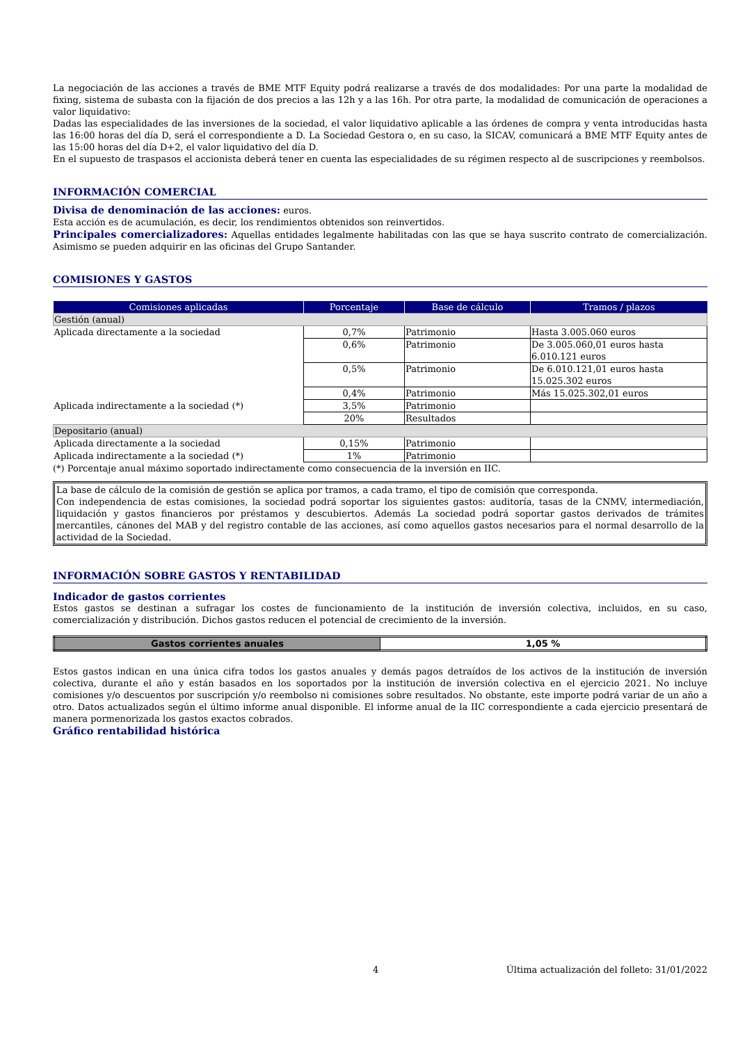La negociación de las acciones a través de BME MTF Equity podrá realizarse a través de dos modalidades: Por una parte la modalidad de fixing, sistema de subasta con la fijación de dos precios a las 12h y a las 16h. Por otra parte, la modalidad de comunicación de operaciones a valor liquidativo:
Dadas las especialidades de las inversiones de la sociedad, el valor liquidativo aplicable a las órdenes de compra y venta introducidas hasta las 16:00 horas del día D, será el correspondiente a D. La Sociedad Gestora o, en su caso, la SICAV, comunicará a BME MTF Equity antes de las 15:00 horas del día D+2, el valor liquidativo del día D.
En el supuesto de traspasos el accionista deberá tener en cuenta las especialidades de su régimen respecto al de suscripciones y reembolsos.
INFORMACIÓN COMERCIAL
Divisa de denominación de las acciones: euros.
Esta acción es de acumulación, es decir, los rendimientos obtenidos son reinvertidos.
Principales comercializadores: Aquellas entidades legalmente habilitadas con las que se haya suscrito contrato de comercialización. Asimismo se pueden adquirir en las oficinas del Grupo Santander.
COMISIONES Y GASTOS
| Comisiones aplicadas | Porcentaje | Base de cálculo | Tramos / plazos |
| --- | --- | --- | --- |
| Gestión (anual) | | | |
| Aplicada directamente a la sociedad | 0,7% | Patrimonio | Hasta 3.005.060 euros |
| | 0,6% | Patrimonio | De 3.005.060,01 euros hasta 6.010.121 euros |
| | 0,5% | Patrimonio | De 6.010.121,01 euros hasta 15.025.302 euros |
| | 0,4% | Patrimonio | Más 15.025.302,01 euros |
| Aplicada indirectamente a la sociedad (*) | 3,5% | Patrimonio | |
| | 20% | Resultados | |
| Depositario (anual) | | | |
| Aplicada directamente a la sociedad | 0,15% | Patrimonio | |
| Aplicada indirectamente a la sociedad (*) | 1% | Patrimonio | |
(*) Porcentaje anual máximo soportado indirectamente como consecuencia de la inversión en IIC.
La base de cálculo de la comisión de gestión se aplica por tramos, a cada tramo, el tipo de comisión que corresponda.
Con independencia de estas comisiones, la sociedad podrá soportar los siguientes gastos: auditoría, tasas de la CNMV, intermediación, liquidación y gastos financieros por préstamos y descubiertos. Además La sociedad podrá soportar gastos derivados de trámites mercantiles, cánones del MAB y del registro contable de las acciones, así como aquellos gastos necesarios para el normal desarrollo de la actividad de la Sociedad.
INFORMACIÓN SOBRE GASTOS Y RENTABILIDAD
Indicador de gastos corrientes
Estos gastos se destinan a sufragar los costes de funcionamiento de la institución de inversión colectiva, incluidos, en su caso, comercialización y distribución. Dichos gastos reducen el potencial de crecimiento de la inversión.
| Gastos corrientes anuales | 1,05 % |
Estos gastos indican en una única cifra todos los gastos anuales y demás pagos detraídos de los activos de la institución de inversión colectiva, durante el año y están basados en los soportados por la institución de inversión colectiva en el ejercicio 2021. No incluye comisiones y/o descuentos por suscripción y/o reembolso ni comisiones sobre resultados. No obstante, este importe podrá variar de un año a otro. Datos actualizados según el último informe anual disponible. El informe anual de la IIC correspondiente a cada ejercicio presentará de manera pormenorizada los gastos exactos cobrados.
Gráfico rentabilidad histórica
4 Última actualización del folleto: 31/01/2022